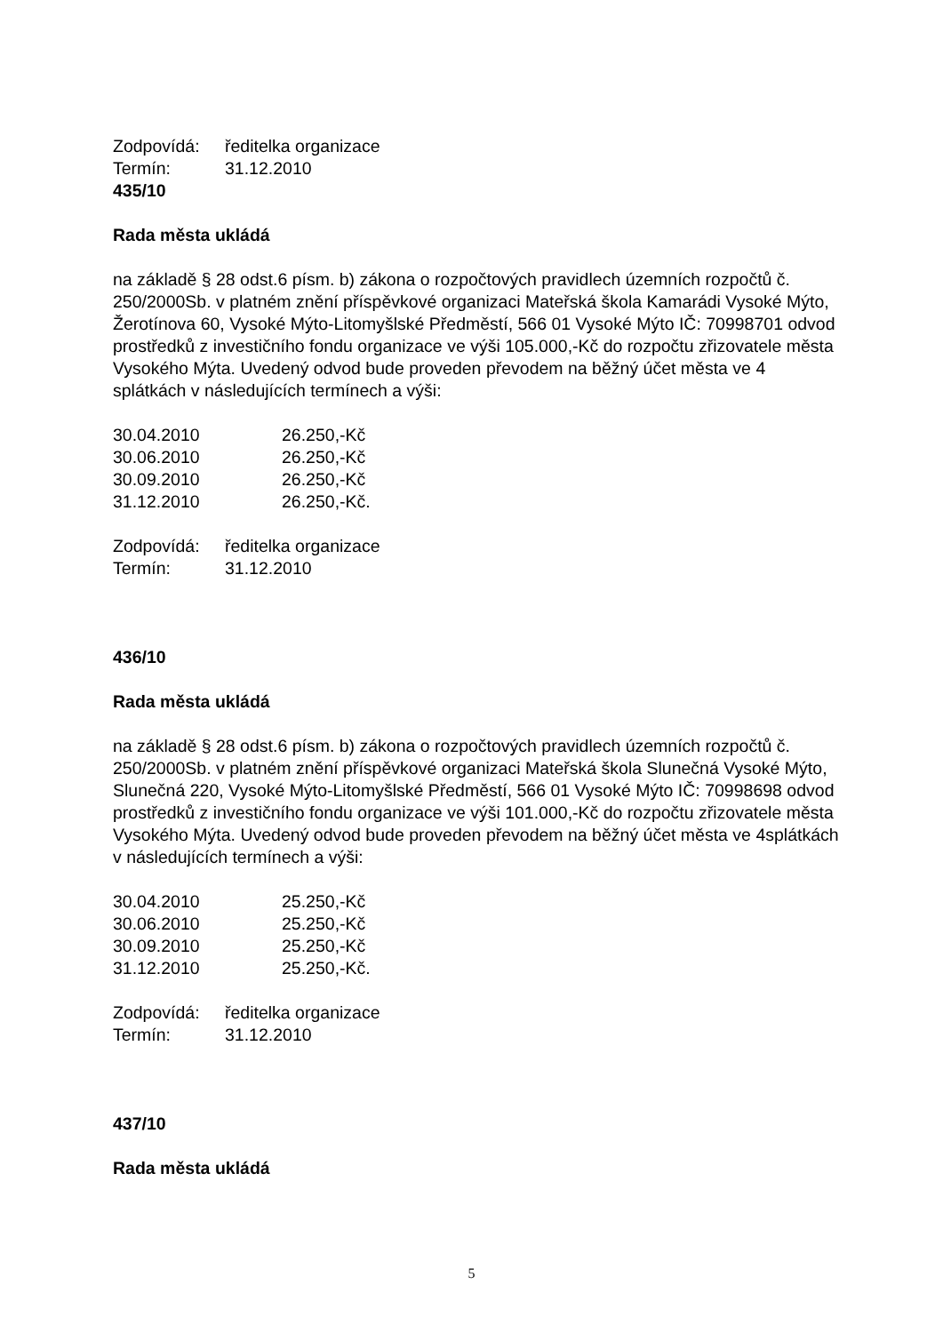Zodpovídá: ředitelka organizace
Termín: 31.12.2010
435/10
Rada města ukládá
na základě § 28 odst.6 písm. b) zákona o rozpočtových pravidlech územních rozpočtů č. 250/2000Sb. v platném znění příspěvkové organizaci Mateřská škola Kamarádi Vysoké Mýto, Žerotínova 60, Vysoké Mýto-Litomyšlské Předměstí, 566 01 Vysoké Mýto IČ: 70998701 odvod prostředků z investičního fondu organizace ve výši 105.000,-Kč do rozpočtu zřizovatele města Vysokého Mýta. Uvedený odvod bude proveden převodem na běžný účet města ve 4 splátkách v následujících termínech a výši:
30.04.2010 26.250,-Kč
30.06.2010 26.250,-Kč
30.09.2010 26.250,-Kč
31.12.2010 26.250,-Kč.
Zodpovídá: ředitelka organizace
Termín: 31.12.2010
436/10
Rada města ukládá
na základě § 28 odst.6 písm. b) zákona o rozpočtových pravidlech územních rozpočtů č. 250/2000Sb. v platném znění příspěvkové organizaci Mateřská škola Slunečná Vysoké Mýto, Slunečná 220, Vysoké Mýto-Litomyšlské Předměstí, 566 01 Vysoké Mýto IČ: 70998698 odvod prostředků z investičního fondu organizace ve výši 101.000,-Kč do rozpočtu zřizovatele města Vysokého Mýta. Uvedený odvod bude proveden převodem na běžný účet města ve 4splátkách v následujících termínech a výši:
30.04.2010 25.250,-Kč
30.06.2010 25.250,-Kč
30.09.2010 25.250,-Kč
31.12.2010 25.250,-Kč.
Zodpovídá: ředitelka organizace
Termín: 31.12.2010
437/10
Rada města ukládá
5